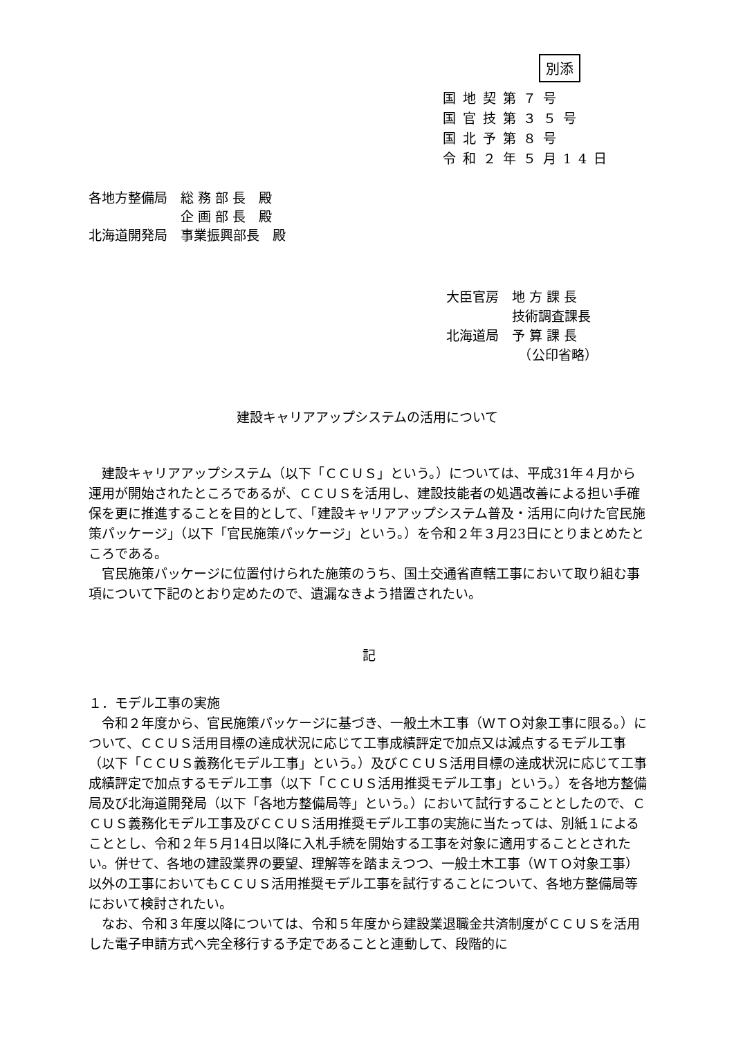別添
国地契第７号
国官技第３５号
国北予第８号
令和２年５月14日
各地方整備局　総 務 部 長　殿
　　　　　　　企 画 部 長　殿
北海道開発局　事業振興部長　殿
大臣官房　地 方 課 長
　　　　　技術調査課長
北海道局　予 算 課 長
　　　　　　（公印省略）
建設キャリアアップシステムの活用について
建設キャリアアップシステム（以下「ＣＣＵＳ」という。）については、平成31年４月から運用が開始されたところであるが、ＣＣＵＳを活用し、建設技能者の処遇改善による担い手確保を更に推進することを目的として、「建設キャリアアップシステム普及・活用に向けた官民施策パッケージ」（以下「官民施策パッケージ」という。）を令和２年３月23日にとりまとめたところである。
官民施策パッケージに位置付けられた施策のうち、国土交通省直轄工事において取り組む事項について下記のとおり定めたので、遺漏なきよう措置されたい。
記
１．モデル工事の実施
令和２年度から、官民施策パッケージに基づき、一般土木工事（ＷＴＯ対象工事に限る。）について、ＣＣＵＳ活用目標の達成状況に応じて工事成績評定で加点又は減点するモデル工事（以下「ＣＣＵＳ義務化モデル工事」という。）及びＣＣＵＳ活用目標の達成状況に応じて工事成績評定で加点するモデル工事（以下「ＣＣＵＳ活用推奨モデル工事」という。）を各地方整備局及び北海道開発局（以下「各地方整備局等」という。）において試行することとしたので、ＣＣＵＳ義務化モデル工事及びＣＣＵＳ活用推奨モデル工事の実施に当たっては、別紙１によることとし、令和２年５月14日以降に入札手続を開始する工事を対象に適用することとされたい。併せて、各地の建設業界の要望、理解等を踏まえつつ、一般土木工事（ＷＴＯ対象工事）以外の工事においてもＣＣＵＳ活用推奨モデル工事を試行することについて、各地方整備局等において検討されたい。
なお、令和３年度以降については、令和５年度から建設業退職金共済制度がＣＣＵＳを活用した電子申請方式へ完全移行する予定であることと連動して、段階的に